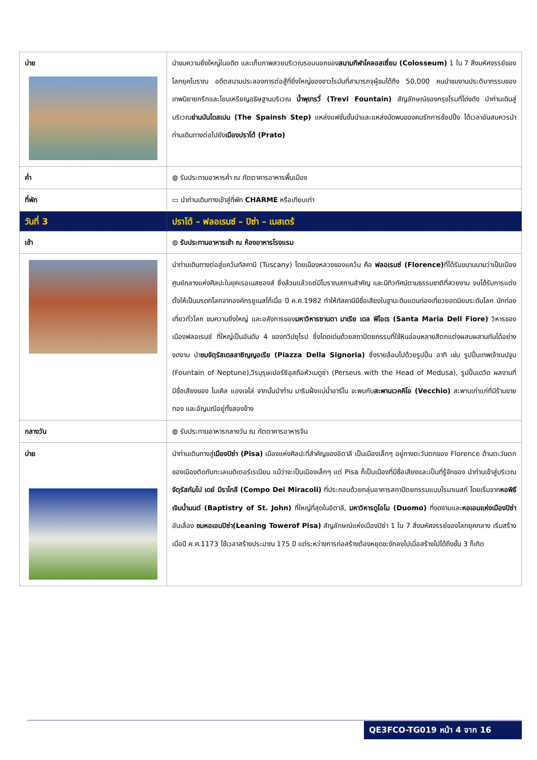| บ่าย | นำชมความยิ่งใหญ่ในอดีต และเก็บภาพสวยบริเวณรอบนอกของ สนามกีฬาโคลอสเซี่ยม (Colosseum) 1 ใน 7 สิ่งมหัศจรรย์ของโลกยุคโบราณ อดีตสนามประลองการต่อสู้ที่ยิ่งใหญ่ของชาวโรมันที่สามารถจุผู้ชมได้ถึง 50,000 คนนำชมงานประติมากรรมของเทพนิยายกรีกและโยนเหรียญอธิษฐานบริเวณ น้ำพุเทรวี่ (Trevi Fountain) สัญลักษณ์ของกรุงโรมที่โด่งดัง นำท่านเดินสู่บริเวณ ย่านบันไดสเปน (The Spainsh Step) แหล่งแฟชั่นชั้นนำและแหล่งนัดพบของคนรักการช้อปปิ้ง ได้เวลาอันสมควรนำท่านเดินทางต่อไปยัง เมืองปราโต้ (Prato) |
| ค่ำ | ◍ รับประทานอาหารค่ำ ณ ภัตตาคารอาหารพื้นเมือง |
| ที่พัก | ▭ นำท่านเดินทางเข้าสู่ที่พัก CHARME หรือเทียบเท่า |
| วันที่ 3 | ปราโต้ – ฟลอเรนซ์ – ปิซ่า – เมสเตร้ |
| เช้า | ◍ รับประทานอาหารเช้า ณ ห้องอาหารโรงแรม |
| | นำท่านเดินทางต่อสู่แคว้นทัสคานี (Tuscany) โดยเมืองหลวงของแคว้น คือ ฟลอเรนซ์ (Florence) ที่ได้รับขนานนามว่าเป็นเมืองศูนย์กลางแห่งศิลปะในยุคเรอเนสซองส์ ซึ่งล้วนแล้วแต่มีโบราณสถานสำคัญ และมีทิวทัศน์ตามธรรมชาติที่สวยงาม จนได้รับการแต่งตั้งให้เป็นมรดกโลกจากองค์กรยูเนสโก้เมื่อ ปี ค.ศ.1982 ทำให้ทัสคานีมีชื่อเสียงในฐานะดินแดนท่องเที่ยวยอดนิยมระดับโลก นักท่องเที่ยวทั่วโลก ชมความยิ่งใหญ่ และอลังการของ มหาวิหารซานตา มาเรีย เดล ฟิโอเร (Santa Maria Dell Fiore) วิหารของเมืองฟลอเรนซ์ ที่ใหญ่เป็นอันดับ 4 ของทวีปยุโรป ซึ่งโดดเด่นด้วยสถาปัตยกรรมที่ใช้หินอ่อนหลายสีตกแต่งผสมผสานกันได้อย่างงดงาม นำ ชมจัตุรัสเดลลาซิญญอเรีย (Piazza Della Signoria) ซึ่งรายล้อมไปด้วยรูปปั้น อาทิ เช่น รูปปั้นเทพเจ้าเนปจูน (Fountain of Neptune),วีรบุรุษเปอร์ซิอุสถือหัวเมดูซ่า (Perseus with the Head of Medusa), รูปปั้นเดวิด ผลงานที่มีชื่อเสียงของ ไมเคิล แองเจโล่ จากนั้นนำท่าน มาริมฝั่งแม่น้ำอาร์โน จะพบกับ สะพานเวคคิโอ (Vecchio) สะพานเก่าแก่ที่มีร้านขายทอง และอัญมณีอยู่ทั้งสองข้าง |
| กลางวัน | ◍ รับประทานอาหารกลางวัน ณ ภัตตาคารอาหารจีน |
| บ่าย | นำท่านเดินทางสู่ เมืองปิซ่า (Pisa) เมืองแห่งศิลปะที่สำคัญของอิตาลี เป็นเมืองเล็กๆ อยู่ทางตะวันตกของ Florence ด้านตะวันตกของเมืองติดกับทะเลเมดิเตอร์เรเนียน แม้ว่าจะเป็นเมืองเล็กๆ แต่ Pisa ก็เป็นเมืองที่มีชื่อเสียงและเป็นที่รู้จักของ นำท่านเข้าสู่บริเวณ จัตุรัสกัมโป เดย์ มีราโกลี (Compo Dei Miracoli) ที่ประกอบด้วยกลุ่มอาคารสถาปัตยกรรมแบบโรมาเนสก์ โดยเริ่มจาก หอพิธีเจิมน้ำมนต์ (Baptistry of St. John) ที่ใหญ่ที่สุดในอิตาลี, มหาวิหารดูโอโม (Duomo) ที่งดงามและ หอเอนแห่งเมืองปิซ่า อันเลื่อง ชมหอเอนปิซ่า(Leaning Towerof Pisa) สัญลักษณ์แห่งเมืองปิซ่า 1 ใน 7 สิ่งมหัศจรรย์ของโลกยุคกลาง เริ่มสร้างเมื่อปี ค.ศ.1173 ใช้เวลาสร้างประมาณ 175 ปี แต่ระหว่างการก่อสร้างต้องหยุดชะงักลงไปเมื่อสร้างไปได้ถึงชั้น 3 ก็เกิด |
QE3FCO-TG019 หน้า 4 จาก 16